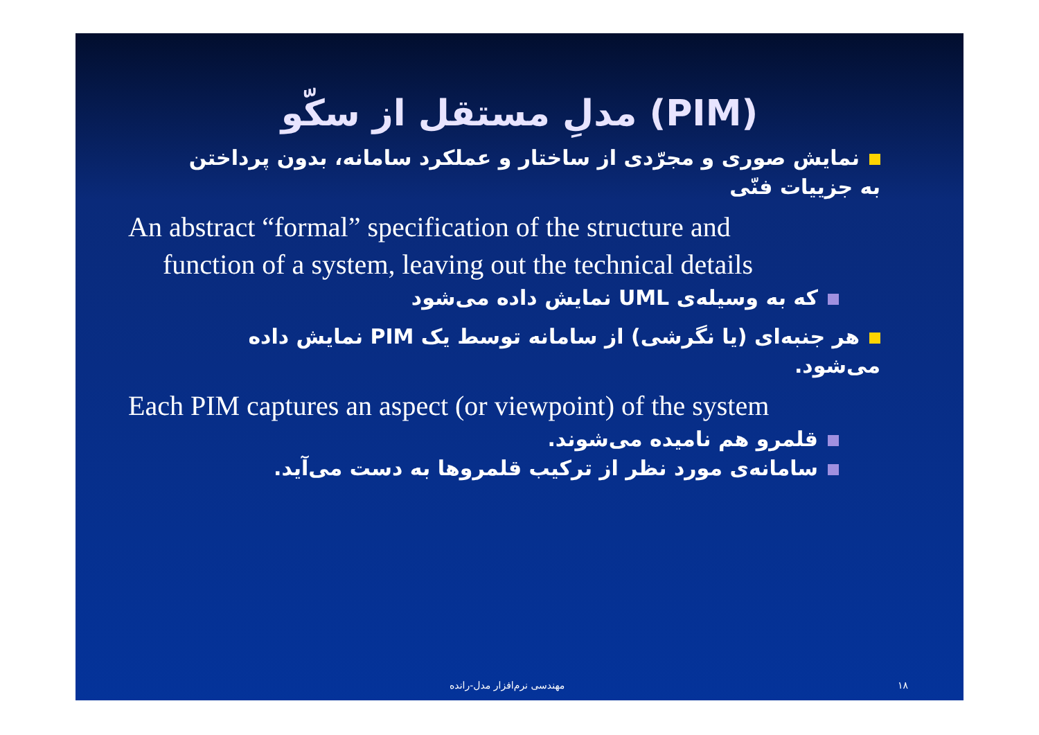مدلِ مستقل از سکّو (PIM)
نمایش صوری و مجرّدی از ساختار و عملکرد سامانه، بدون پرداختن به جزییات فنّی
An abstract “formal” specification of the structure and
function of a system, leaving out the technical details
که به وسیله‌ی UML نمایش داده می‌شود
هر جنبه‌ای (یا نگرشی) از سامانه توسط یک PIM نمایش داده می‌شود.
Each PIM captures an aspect (or viewpoint) of the system
قلمرو هم نامیده می‌شوند.
سامانه‌ی مورد نظر از ترکیب قلمروها به دست می‌آید.
مهندسی نرم‌افزار مدل-رانده ۱۸